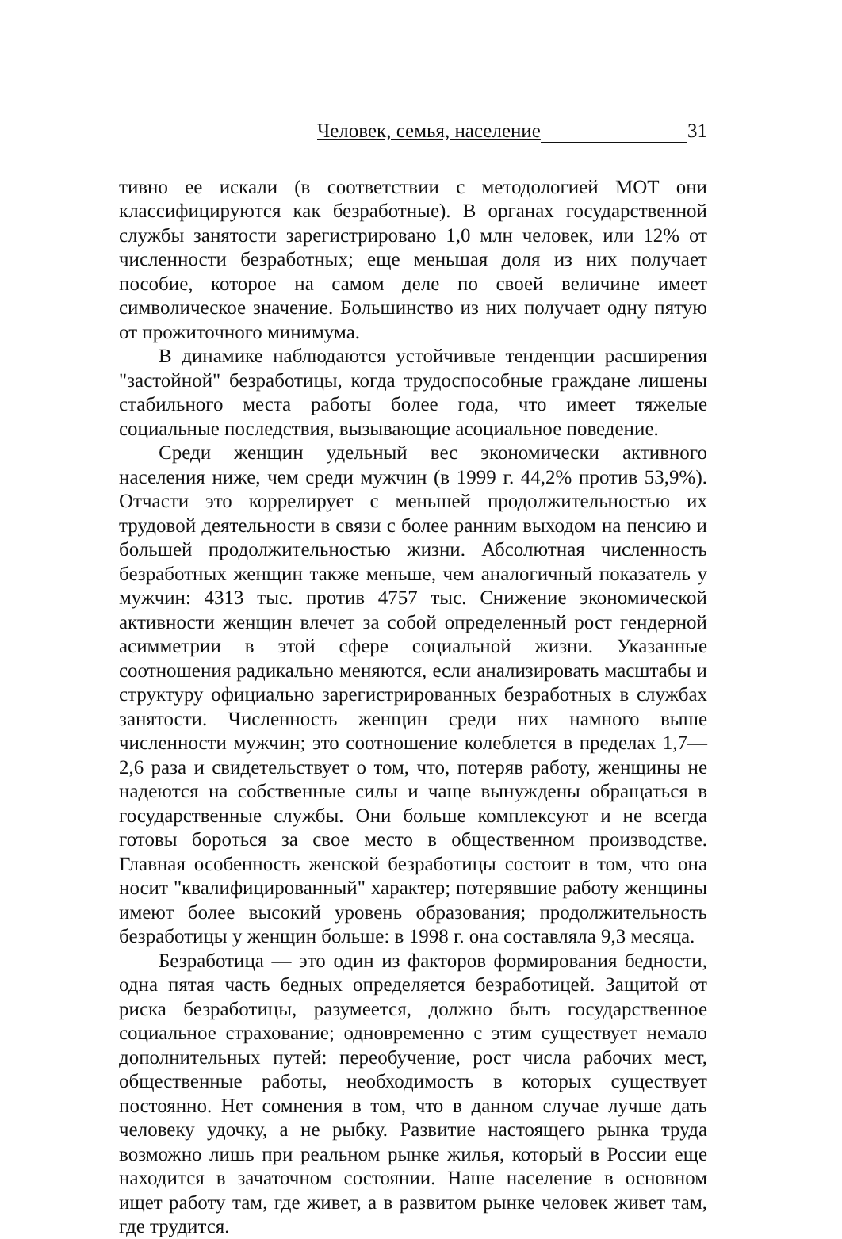Человек, семья, население 31
тивно ее искали (в соответствии с методологией МОТ они классифицируются как безработные). В органах государственной службы занятости зарегистрировано 1,0 млн человек, или 12% от численности безработных; еще меньшая доля из них получает пособие, которое на самом деле по своей величине имеет символическое значение. Большинство из них получает одну пятую от прожиточного минимума.
В динамике наблюдаются устойчивые тенденции расширения "застойной" безработицы, когда трудоспособные граждане лишены стабильного места работы более года, что имеет тяжелые социальные последствия, вызывающие асоциальное поведение.
Среди женщин удельный вес экономически активного населения ниже, чем среди мужчин (в 1999 г. 44,2% против 53,9%). Отчасти это коррелирует с меньшей продолжительностью их трудовой деятельности в связи с более ранним выходом на пенсию и большей продолжительностью жизни. Абсолютная численность безработных женщин также меньше, чем аналогичный показатель у мужчин: 4313 тыс. против 4757 тыс. Снижение экономической активности женщин влечет за собой определенный рост гендерной асимметрии в этой сфере социальной жизни. Указанные соотношения радикально меняются, если анализировать масштабы и структуру официально зарегистрированных безработных в службах занятости. Численность женщин среди них намного выше численности мужчин; это соотношение колеблется в пределах 1,7—2,6 раза и свидетельствует о том, что, потеряв работу, женщины не надеются на собственные силы и чаще вынуждены обращаться в государственные службы. Они больше комплексуют и не всегда готовы бороться за свое место в общественном производстве. Главная особенность женской безработицы состоит в том, что она носит "квалифицированный" характер; потерявшие работу женщины имеют более высокий уровень образования; продолжительность безработицы у женщин больше: в 1998 г. она составляла 9,3 месяца.
Безработица — это один из факторов формирования бедности, одна пятая часть бедных определяется безработицей. Защитой от риска безработицы, разумеется, должно быть государственное социальное страхование; одновременно с этим существует немало дополнительных путей: переобучение, рост числа рабочих мест, общественные работы, необходимость в которых существует постоянно. Нет сомнения в том, что в данном случае лучше дать человеку удочку, а не рыбку. Развитие настоящего рынка труда возможно лишь при реальном рынке жилья, который в России еще находится в зачаточном состоянии. Наше население в основном ищет работу там, где живет, а в развитом рынке человек живет там, где трудится.